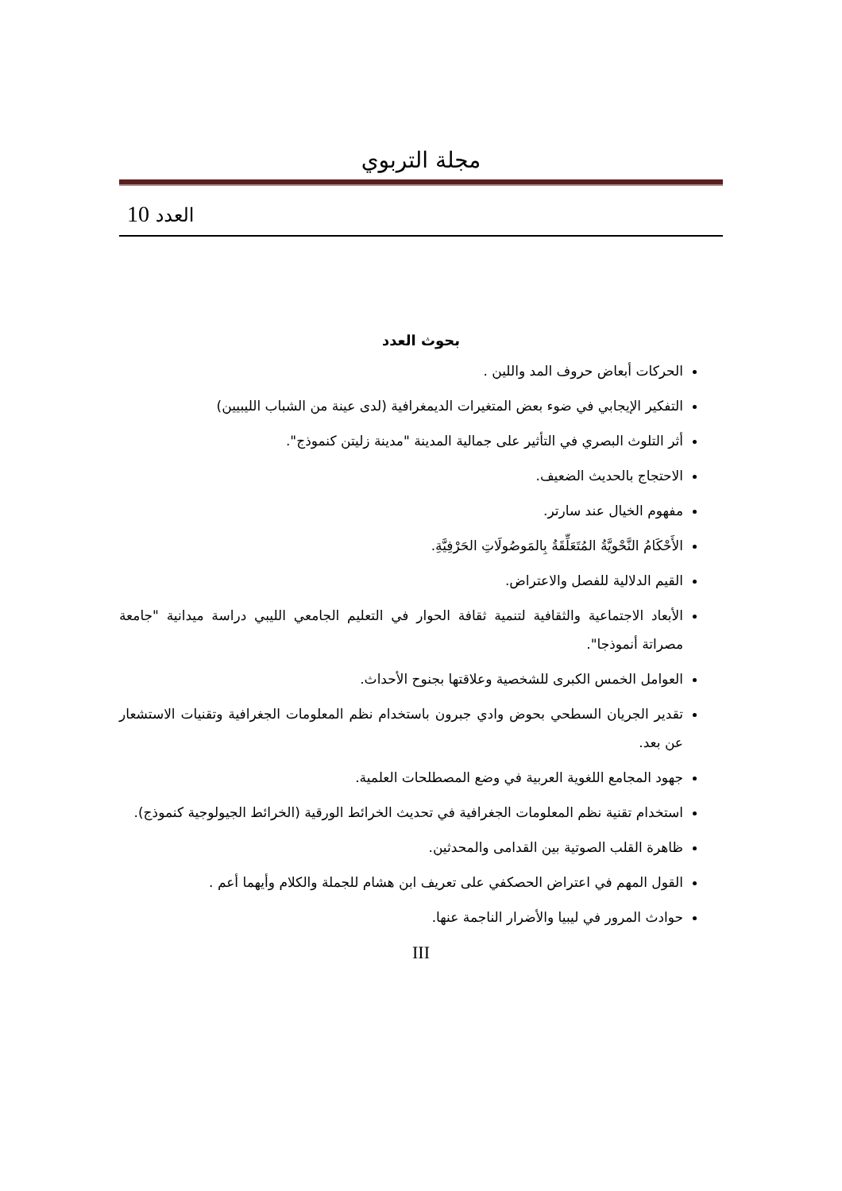مجلة التربوي
العدد 10
بحوث العدد
الحركات أبعاض حروف المد واللين .
التفكير الإيجابي في ضوء بعض المتغيرات الديمغرافية (لدى عينة من الشباب الليبيين)
أثر التلوث البصري في التأثير على جمالية المدينة "مدينة زليتن كنموذج".
الاحتجاج بالحديث الضعيف.
مفهوم الخيال عند سارتر.
الأَحْكَامُ النَّحْويَّةُ المُتَعَلِّقَةُ بِالمَوصُولَاتِ الحَرْفِيَّةِ.
القيم الدلالية للفصل والاعتراض.
الأبعاد الاجتماعية والثقافية لتنمية ثقافة الحوار في التعليم الجامعي الليبي دراسة ميدانية "جامعة مصراتة أنموذجا".
العوامل الخمس الكبرى للشخصية وعلاقتها بجنوح الأحداث.
تقدير الجريان السطحي بحوض وادي جبرون باستخدام نظم المعلومات الجغرافية وتقنيات الاستشعار عن بعد.
جهود المجامع اللغوية العربية في وضع المصطلحات العلمية.
استخدام تقنية نظم المعلومات الجغرافية في تحديث الخرائط الورقية (الخرائط الجيولوجية كنموذج).
ظاهرة القلب الصوتية بين القدامى والمحدثين.
القول المهم في اعتراض الحصكفي على تعريف ابن هشام للجملة والكلام وأيهما أعم .
حوادث المرور في ليبيا والأضرار الناجمة عنها.
III